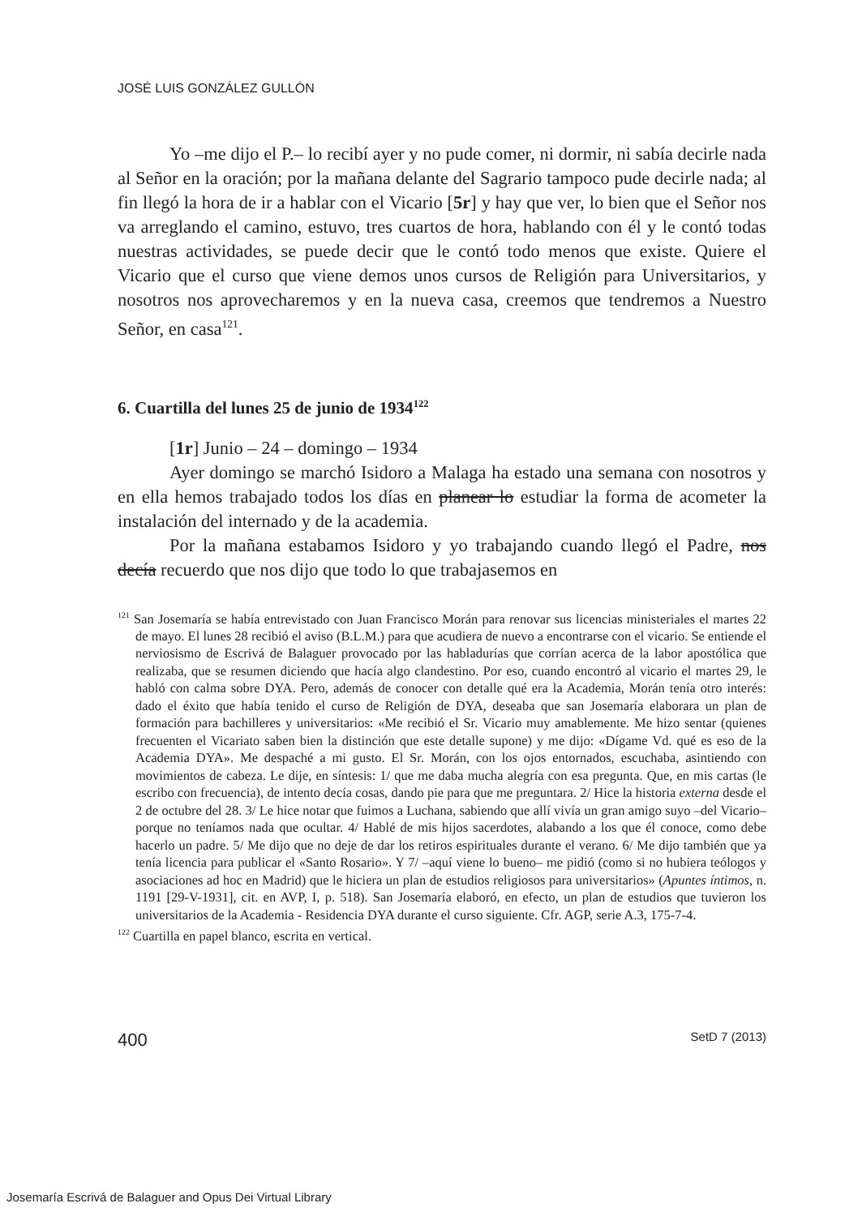JOSÉ LUIS GONZÁLEZ GULLÓN
Yo –me dijo el P.– lo recibí ayer y no pude comer, ni dormir, ni sabía decirle nada al Señor en la oración; por la mañana delante del Sagrario tampoco pude decirle nada; al fin llegó la hora de ir a hablar con el Vicario [5r] y hay que ver, lo bien que el Señor nos va arreglando el camino, estuvo, tres cuartos de hora, hablando con él y le contó todas nuestras actividades, se puede decir que le contó todo menos que existe. Quiere el Vicario que el curso que viene demos unos cursos de Religión para Universitarios, y nosotros nos aprovecharemos y en la nueva casa, creemos que tendremos a Nuestro Señor, en casa<sup>121</sup>.
6. Cuartilla del lunes 25 de junio de 1934<sup>122</sup>
[1r] Junio – 24 – domingo – 1934
Ayer domingo se marchó Isidoro a Malaga ha estado una semana con nosotros y en ella hemos trabajado todos los días en planear lo estudiar la forma de acometer la instalación del internado y de la academia.
Por la mañana estabamos Isidoro y yo trabajando cuando llegó el Padre, nos decía recuerdo que nos dijo que todo lo que trabajasemos en
<sup>121</sup> San Josemaría se había entrevistado con Juan Francisco Morán para renovar sus licencias ministeriales el martes 22 de mayo. El lunes 28 recibió el aviso (B.L.M.) para que acudiera de nuevo a encontrarse con el vicario. Se entiende el nerviosismo de Escrivá de Balaguer provocado por las habladurías que corrían acerca de la labor apostólica que realizaba, que se resumen diciendo que hacía algo clandestino. Por eso, cuando encontró al vicario el martes 29, le habló con calma sobre DYA. Pero, además de conocer con detalle qué era la Academia, Morán tenía otro interés: dado el éxito que había tenido el curso de Religión de DYA, deseaba que san Josemaría elaborara un plan de formación para bachilleres y universitarios: «Me recibió el Sr. Vicario muy amablemente. Me hizo sentar (quienes frecuenten el Vicariato saben bien la distinción que este detalle supone) y me dijo: «Dígame Vd. qué es eso de la Academia DYA». Me despaché a mi gusto. El Sr. Morán, con los ojos entornados, escuchaba, asintiendo con movimientos de cabeza. Le dije, en síntesis: 1/ que me daba mucha alegría con esa pregunta. Que, en mis cartas (le escribo con frecuencia), de intento decía cosas, dando pie para que me preguntara. 2/ Hice la historia externa desde el 2 de octubre del 28. 3/ Le hice notar que fuimos a Luchana, sabiendo que allí vivía un gran amigo suyo –del Vicario– porque no teníamos nada que ocultar. 4/ Hablé de mis hijos sacerdotes, alabando a los que él conoce, como debe hacerlo un padre. 5/ Me dijo que no deje de dar los retiros espirituales durante el verano. 6/ Me dijo también que ya tenía licencia para publicar el «Santo Rosario». Y 7/ –aquí viene lo bueno– me pidió (como si no hubiera teólogos y asociaciones ad hoc en Madrid) que le hiciera un plan de estudios religiosos para universitarios» (Apuntes íntimos, n. 1191 [29-V-1931], cit. en AVP, I, p. 518). San Josemaría elaboró, en efecto, un plan de estudios que tuvieron los universitarios de la Academia - Residencia DYA durante el curso siguiente. Cfr. AGP, serie A.3, 175-7-4.
<sup>122</sup> Cuartilla en papel blanco, escrita en vertical.
400 SetD 7 (2013)
Josemaría Escrivá de Balaguer and Opus Dei Virtual Library